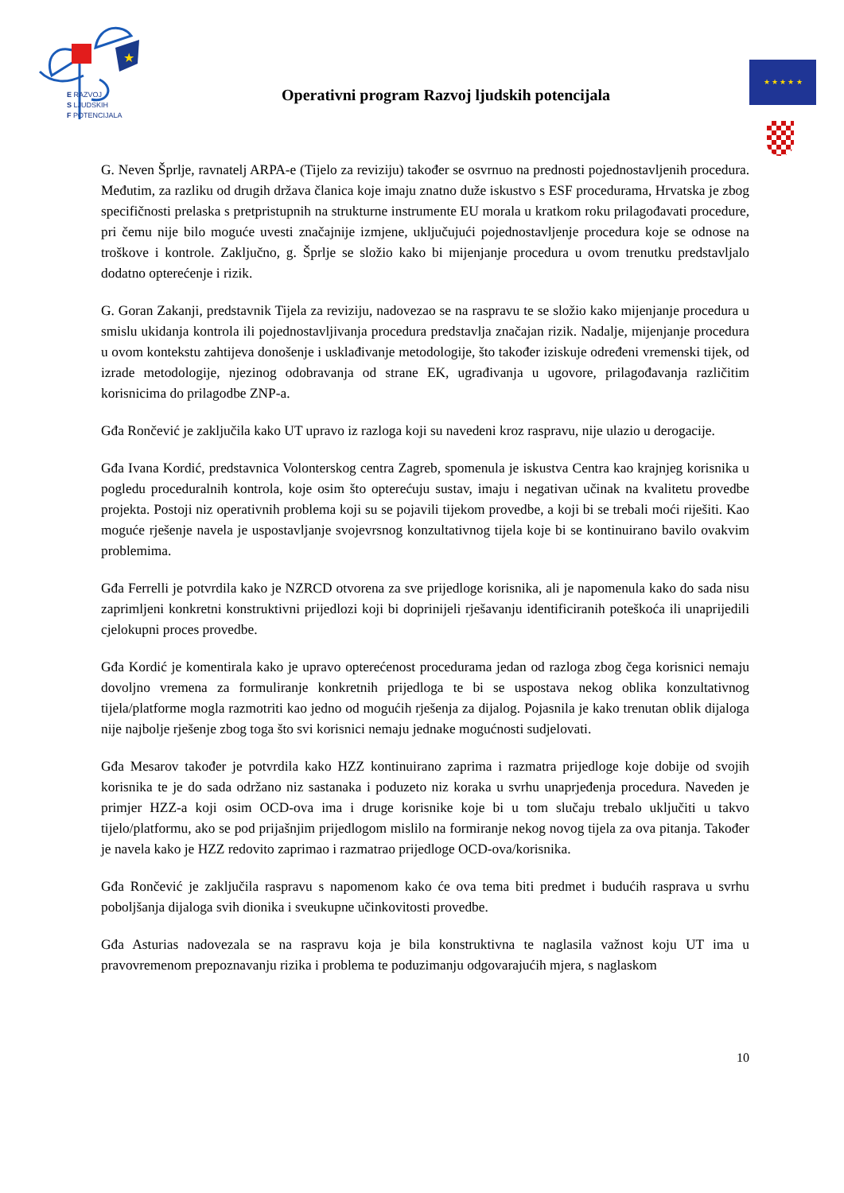★
E RAZVOJ
S LJUDSKIH
F POTENCIJALA
Operativni program Razvoj ljudskih potencijala
★ ★ ★ ★ ★
G. Neven Šprlje, ravnatelj ARPA-e (Tijelo za reviziju) također se osvrnuo na prednosti pojednostavljenih procedura. Međutim, za razliku od drugih država članica koje imaju znatno duže iskustvo s ESF procedurama, Hrvatska je zbog specifičnosti prelaska s pretpristupnih na strukturne instrumente EU morala u kratkom roku prilagođavati procedure, pri čemu nije bilo moguće uvesti značajnije izmjene, uključujući pojednostavljenje procedura koje se odnose na troškove i kontrole. Zaključno, g. Šprlje se složio kako bi mijenjanje procedura u ovom trenutku predstavljalo dodatno opterećenje i rizik.
G. Goran Zakanji, predstavnik Tijela za reviziju, nadovezao se na raspravu te se složio kako mijenjanje procedura u smislu ukidanja kontrola ili pojednostavljivanja procedura predstavlja značajan rizik. Nadalje, mijenjanje procedura u ovom kontekstu zahtijeva donošenje i usklađivanje metodologije, što također iziskuje određeni vremenski tijek, od izrade metodologije, njezinog odobravanja od strane EK, ugrađivanja u ugovore, prilagođavanja različitim korisnicima do prilagodbe ZNP-a.
Gđa Rončević je zaključila kako UT upravo iz razloga koji su navedeni kroz raspravu, nije ulazio u derogacije.
Gđa Ivana Kordić, predstavnica Volonterskog centra Zagreb, spomenula je iskustva Centra kao krajnjeg korisnika u pogledu proceduralnih kontrola, koje osim što opterećuju sustav, imaju i negativan učinak na kvalitetu provedbe projekta. Postoji niz operativnih problema koji su se pojavili tijekom provedbe, a koji bi se trebali moći riješiti. Kao moguće rješenje navela je uspostavljanje svojevrsnog konzultativnog tijela koje bi se kontinuirano bavilo ovakvim problemima.
Gđa Ferrelli je potvrdila kako je NZRCD otvorena za sve prijedloge korisnika, ali je napomenula kako do sada nisu zaprimljeni konkretni konstruktivni prijedlozi koji bi doprinijeli rješavanju identificiranih poteškoća ili unaprijedili cjelokupni proces provedbe.
Gđa Kordić je komentirala kako je upravo opterećenost procedurama jedan od razloga zbog čega korisnici nemaju dovoljno vremena za formuliranje konkretnih prijedloga te bi se uspostava nekog oblika konzultativnog tijela/platforme mogla razmotriti kao jedno od mogućih rješenja za dijalog. Pojasnila je kako trenutan oblik dijaloga nije najbolje rješenje zbog toga što svi korisnici nemaju jednake mogućnosti sudjelovati.
Gđa Mesarov također je potvrdila kako HZZ kontinuirano zaprima i razmatra prijedloge koje dobije od svojih korisnika te je do sada održano niz sastanaka i poduzeto niz koraka u svrhu unaprjeđenja procedura. Naveden je primjer HZZ-a koji osim OCD-ova ima i druge korisnike koje bi u tom slučaju trebalo uključiti u takvo tijelo/platformu, ako se pod prijašnjim prijedlogom mislilo na formiranje nekog novog tijela za ova pitanja. Također je navela kako je HZZ redovito zaprimao i razmatrao prijedloge OCD-ova/korisnika.
Gđa Rončević je zaključila raspravu s napomenom kako će ova tema biti predmet i budućih rasprava u svrhu poboljšanja dijaloga svih dionika i sveukupne učinkovitosti provedbe.
Gđa Asturias nadovezala se na raspravu koja je bila konstruktivna te naglasila važnost koju UT ima u pravovremenom prepoznavanju rizika i problema te poduzimanju odgovarajućih mjera, s naglaskom
10